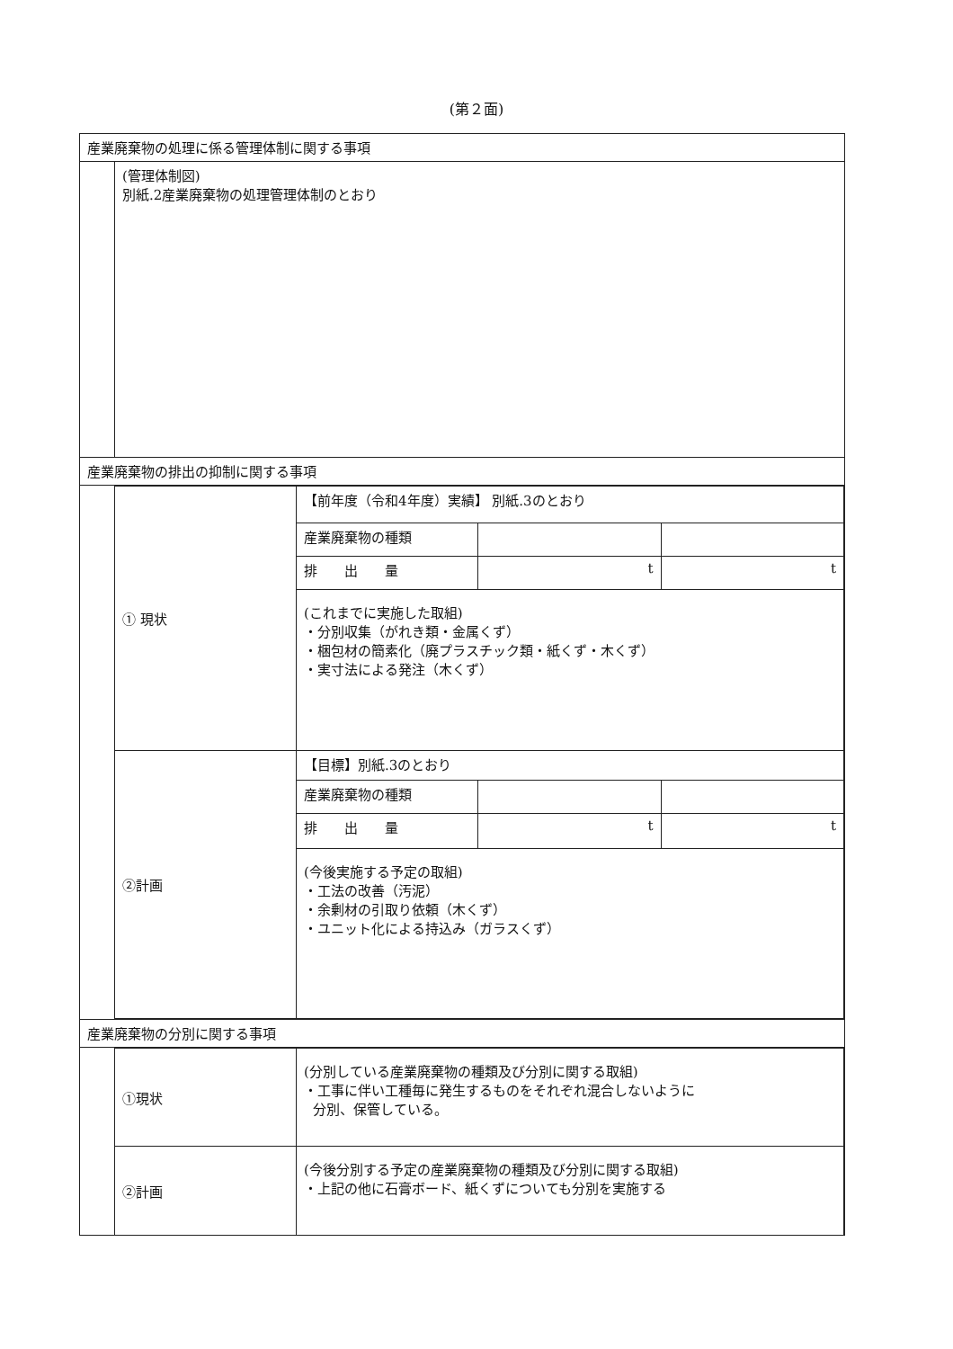(第２面)
| 産業廃棄物の処理に係る管理体制に関する事項 | |
| | (管理体制図) 別紙.2産業廃棄物の処理管理体制のとおり |
| 産業廃棄物の排出の抑制に関する事項 | |
| | / ① 現状 / 【前年度（令和4年度）実績】 別紙.3のとおり / / / / / 産業廃棄物の種類 / / / / / 排 出 量 / t / t / / / (これまでに実施した取組) ・分別収集（がれき類・金属くず） ・梱包材の簡素化（廃プラスチック類・紙くず・木くず） ・実寸法による発注（木くず） / / / / ②計画 / 【目標】別紙.3のとおり / / / / / 産業廃棄物の種類 / / / / / 排 出 量 / t / t / / / (今後実施する予定の取組) ・工法の改善（汚泥） ・余剰材の引取り依頼（木くず） ・ユニット化による持込み（ガラスくず） / / / |
| 産業廃棄物の分別に関する事項 | |
| | / ①現状 / (分別している産業廃棄物の種類及び分別に関する取組) ・工事に伴い工種毎に発生するものをそれぞれ混合しないように 分別、保管している。 / / ②計画 / (今後分別する予定の産業廃棄物の種類及び分別に関する取組) ・上記の他に石膏ボード、紙くずについても分別を実施する / |